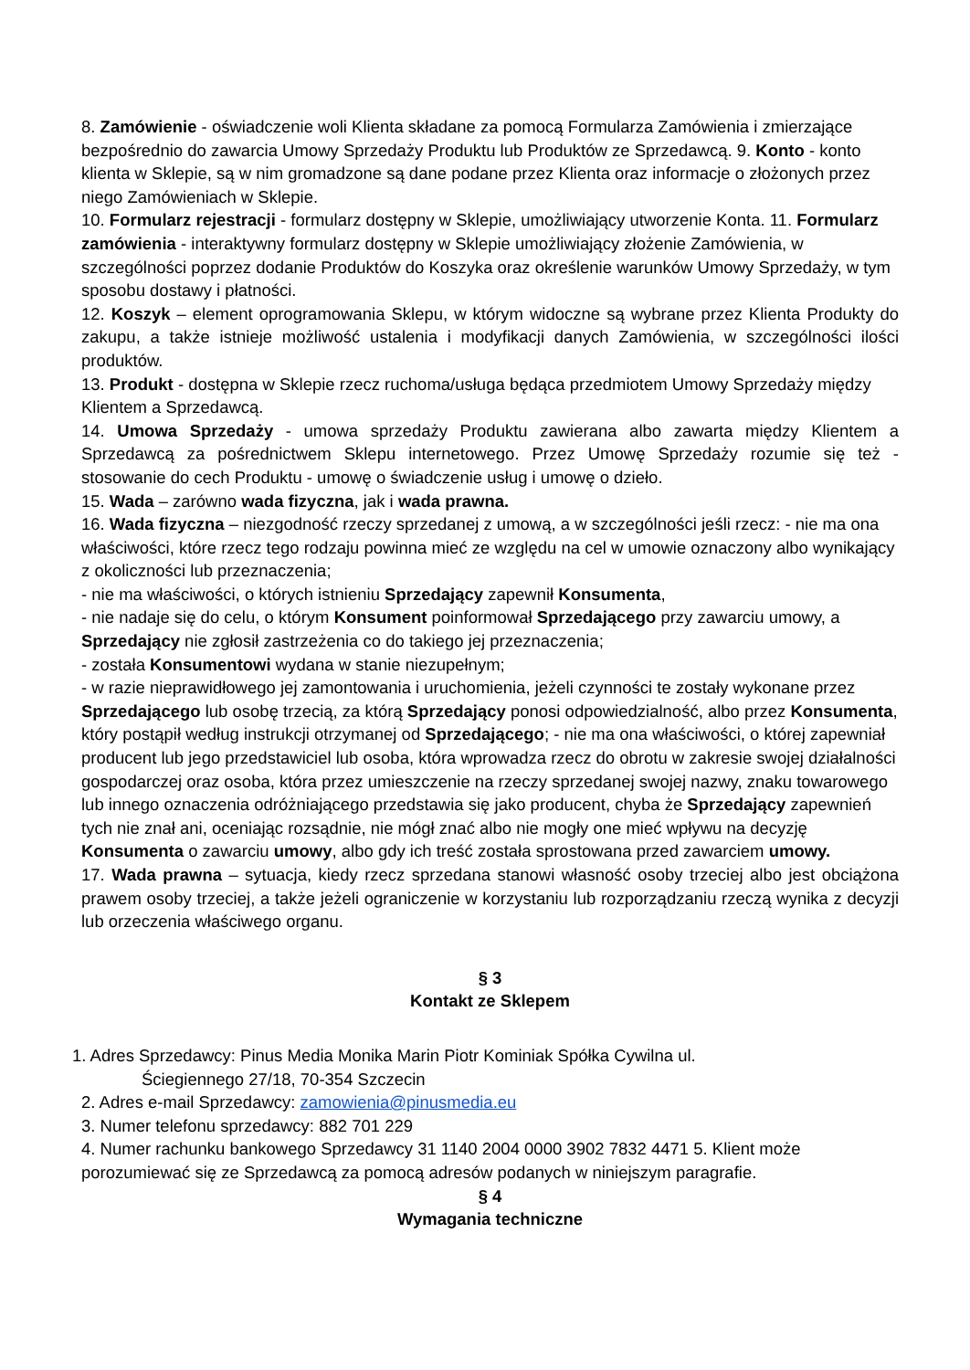8. Zamówienie - oświadczenie woli Klienta składane za pomocą Formularza Zamówienia i zmierzające bezpośrednio do zawarcia Umowy Sprzedaży Produktu lub Produktów ze Sprzedawcą. 9. Konto - konto klienta w Sklepie, są w nim gromadzone są dane podane przez Klienta oraz informacje o złożonych przez niego Zamówieniach w Sklepie.
10. Formularz rejestracji - formularz dostępny w Sklepie, umożliwiający utworzenie Konta. 11. Formularz zamówienia - interaktywny formularz dostępny w Sklepie umożliwiający złożenie Zamówienia, w szczególności poprzez dodanie Produktów do Koszyka oraz określenie warunków Umowy Sprzedaży, w tym sposobu dostawy i płatności.
12. Koszyk – element oprogramowania Sklepu, w którym widoczne są wybrane przez Klienta Produkty do zakupu, a także istnieje możliwość ustalenia i modyfikacji danych Zamówienia, w szczególności ilości produktów.
13. Produkt - dostępna w Sklepie rzecz ruchoma/usługa będąca przedmiotem Umowy Sprzedaży między Klientem a Sprzedawcą.
14. Umowa Sprzedaży - umowa sprzedaży Produktu zawierana albo zawarta między Klientem a Sprzedawcą za pośrednictwem Sklepu internetowego. Przez Umowę Sprzedaży rozumie się też - stosowanie do cech Produktu - umowę o świadczenie usług i umowę o dzieło.
15. Wada – zarówno wada fizyczna, jak i wada prawna.
16. Wada fizyczna – niezgodność rzeczy sprzedanej z umową, a w szczególności jeśli rzecz: - nie ma ona właściwości, które rzecz tego rodzaju powinna mieć ze względu na cel w umowie oznaczony albo wynikający z okoliczności lub przeznaczenia;
- nie ma właściwości, o których istnieniu Sprzedający zapewnił Konsumenta,
- nie nadaje się do celu, o którym Konsument poinformował Sprzedającego przy zawarciu umowy, a Sprzedający nie zgłosił zastrzeżenia co do takiego jej przeznaczenia;
- została Konsumentowi wydana w stanie niezupełnym;
- w razie nieprawidłowego jej zamontowania i uruchomienia, jeżeli czynności te zostały wykonane przez Sprzedającego lub osobę trzecią, za którą Sprzedający ponosi odpowiedzialność, albo przez Konsumenta, który postąpił według instrukcji otrzymanej od Sprzedającego; - nie ma ona właściwości, o której zapewniał producent lub jego przedstawiciel lub osoba, która wprowadza rzecz do obrotu w zakresie swojej działalności gospodarczej oraz osoba, która przez umieszczenie na rzeczy sprzedanej swojej nazwy, znaku towarowego lub innego oznaczenia odróżniającego przedstawia się jako producent, chyba że Sprzedający zapewnień tych nie znał ani, oceniając rozsądnie, nie mógł znać albo nie mogły one mieć wpływu na decyzję Konsumenta o zawarciu umowy, albo gdy ich treść została sprostowana przed zawarciem umowy.
17. Wada prawna – sytuacja, kiedy rzecz sprzedana stanowi własność osoby trzeciej albo jest obciążona prawem osoby trzeciej, a także jeżeli ograniczenie w korzystaniu lub rozporządzaniu rzeczą wynika z decyzji lub orzeczenia właściwego organu.
§ 3
Kontakt ze Sklepem
1. Adres Sprzedawcy: Pinus Media Monika Marin Piotr Kominiak Spółka Cywilna ul.
Ściegiennego 27/18, 70-354 Szczecin
2. Adres e-mail Sprzedawcy: zamowienia@pinusmedia.eu
3. Numer telefonu sprzedawcy: 882 701 229
4. Numer rachunku bankowego Sprzedawcy 31 1140 2004 0000 3902 7832 4471 5. Klient może porozumiewać się ze Sprzedawcą za pomocą adresów podanych w niniejszym paragrafie.
§ 4
Wymagania techniczne